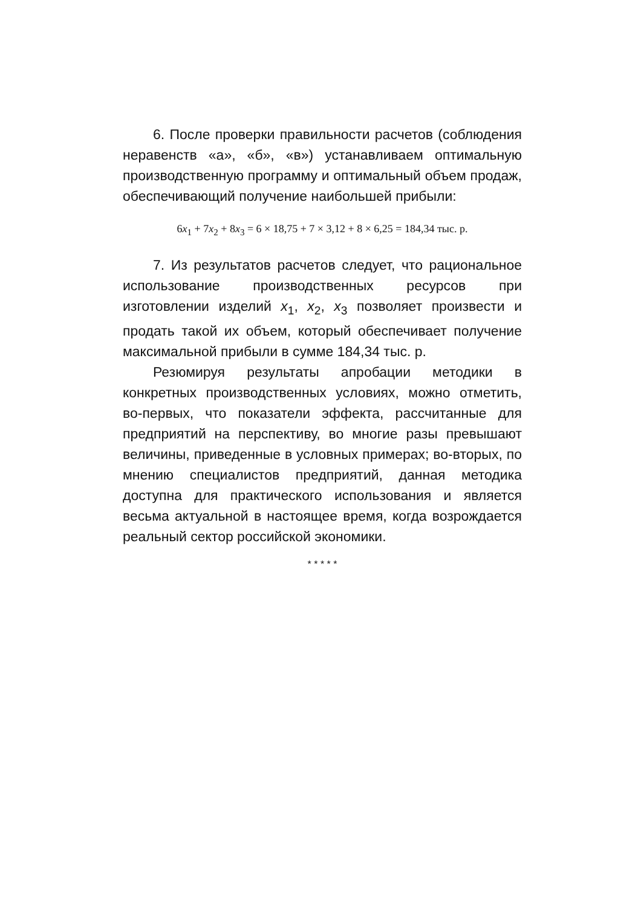6. После проверки правильности расчетов (соблюдения неравенств «а», «б», «в») устанавливаем оптимальную производственную программу и оптимальный объем продаж, обеспечивающий получение наибольшей прибыли:
6x<sub>1</sub> + 7x<sub>2</sub> + 8x<sub>3</sub> = 6 × 18,75 + 7 × 3,12 + 8 × 6,25 = 184,34 тыс. р.
7. Из результатов расчетов следует, что рациональное использование производственных ресурсов при изготовлении изделий x<sub>1</sub>, x<sub>2</sub>, x<sub>3</sub> позволяет произвести и продать такой их объем, который обеспечивает получение максимальной прибыли в сумме 184,34 тыс. р.
Резюмируя результаты апробации методики в конкретных производственных условиях, можно отметить, во-первых, что показатели эффекта, рассчитанные для предприятий на перспективу, во многие разы превышают величины, приведенные в условных примерах; во-вторых, по мнению специалистов предприятий, данная методика доступна для практического использования и является весьма актуальной в настоящее время, когда возрождается реальный сектор российской экономики.
* * * * *